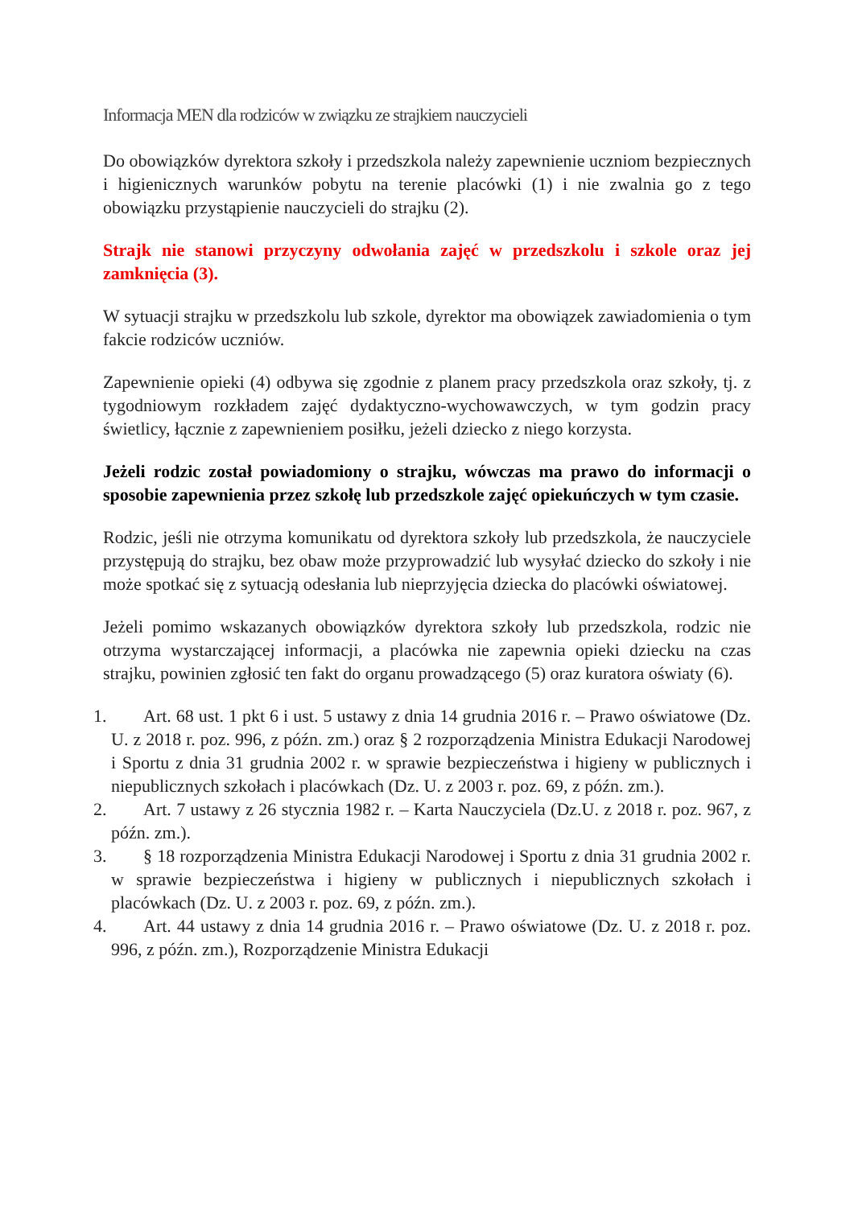Informacja MEN dla rodziców w związku ze strajkiem nauczycieli
Do obowiązków dyrektora szkoły i przedszkola należy zapewnienie uczniom bezpiecznych i higienicznych warunków pobytu na terenie placówki (1) i nie zwalnia go z tego obowiązku przystąpienie nauczycieli do strajku (2).
Strajk nie stanowi przyczyny odwołania zajęć w przedszkolu i szkole oraz jej zamknięcia (3).
W sytuacji strajku w przedszkolu lub szkole, dyrektor ma obowiązek zawiadomienia o tym fakcie rodziców uczniów.
Zapewnienie opieki (4) odbywa się zgodnie z planem pracy przedszkola oraz szkoły, tj. z tygodniowym rozkładem zajęć dydaktyczno-wychowawczych, w tym godzin pracy świetlicy, łącznie z zapewnieniem posiłku, jeżeli dziecko z niego korzysta.
Jeżeli rodzic został powiadomiony o strajku, wówczas ma prawo do informacji o sposobie zapewnienia przez szkołę lub przedszkole zajęć opiekuńczych w tym czasie.
Rodzic, jeśli nie otrzyma komunikatu od dyrektora szkoły lub przedszkola, że nauczyciele przystępują do strajku, bez obaw może przyprowadzić lub wysyłać dziecko do szkoły i nie może spotkać się z sytuacją odesłania lub nieprzyjęcia dziecka do placówki oświatowej.
Jeżeli pomimo wskazanych obowiązków dyrektora szkoły lub przedszkola, rodzic nie otrzyma wystarczającej informacji, a placówka nie zapewnia opieki dziecku na czas strajku, powinien zgłosić ten fakt do organu prowadzącego (5) oraz kuratora oświaty (6).
1. Art. 68 ust. 1 pkt 6 i ust. 5 ustawy z dnia 14 grudnia 2016 r. – Prawo oświatowe (Dz. U. z 2018 r. poz. 996, z późn. zm.) oraz § 2 rozporządzenia Ministra Edukacji Narodowej i Sportu z dnia 31 grudnia 2002 r. w sprawie bezpieczeństwa i higieny w publicznych i niepublicznych szkołach i placówkach (Dz. U. z 2003 r. poz. 69, z późn. zm.).
2. Art. 7 ustawy z 26 stycznia 1982 r. – Karta Nauczyciela (Dz.U. z 2018 r. poz. 967, z późn. zm.).
3. § 18 rozporządzenia Ministra Edukacji Narodowej i Sportu z dnia 31 grudnia 2002 r. w sprawie bezpieczeństwa i higieny w publicznych i niepublicznych szkołach i placówkach (Dz. U. z 2003 r. poz. 69, z późn. zm.).
4. Art. 44 ustawy z dnia 14 grudnia 2016 r. – Prawo oświatowe (Dz. U. z 2018 r. poz. 996, z późn. zm.), Rozporządzenie Ministra Edukacji